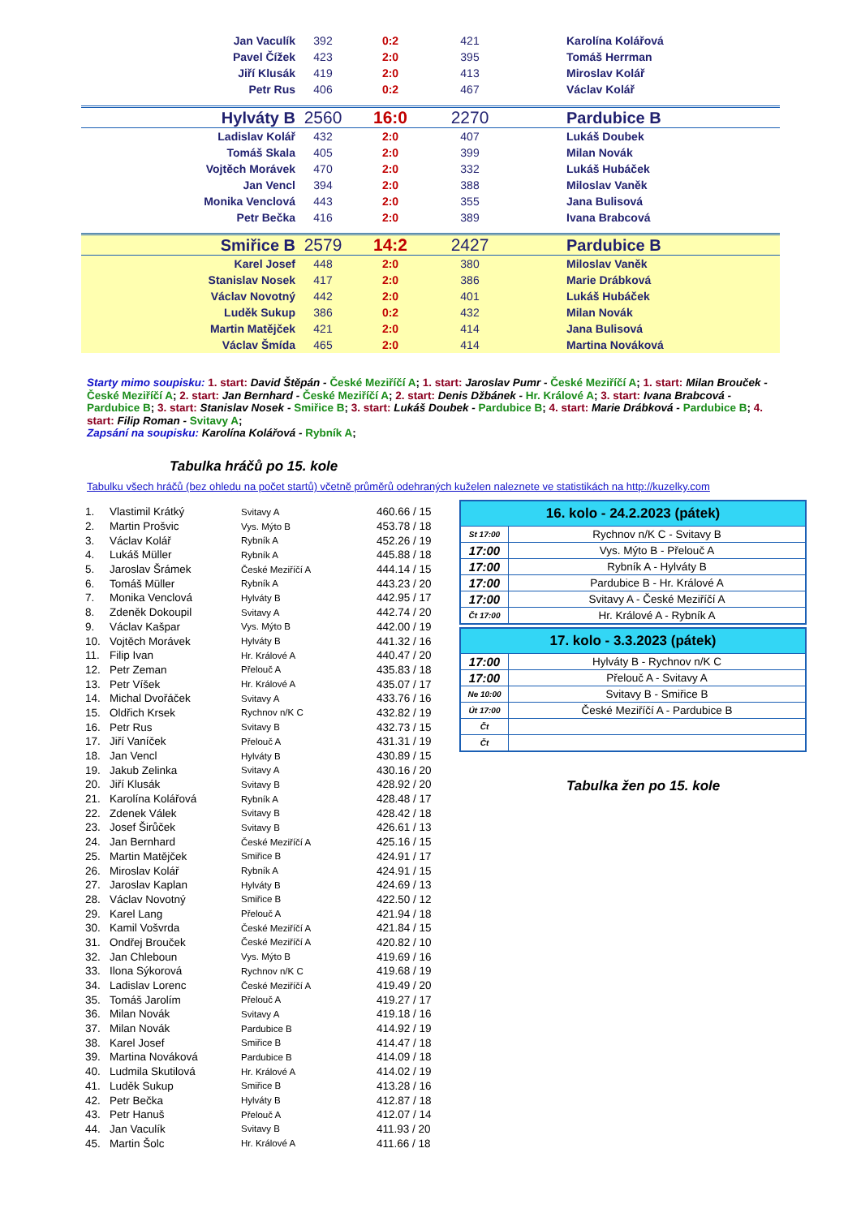| Jan Vaculík | 392 | 0:2 | 421 | Karolína Kolářová |
| Pavel Čížek | 423 | 2:0 | 395 | Tomáš Herrman |
| Jiří Klusák | 419 | 2:0 | 413 | Miroslav Kolář |
| Petr Rus | 406 | 0:2 | 467 | Václav Kolář |
| Hylváty B | 2560 | 16:0 | 2270 | Pardubice B |
| Ladislav Kolář | 432 | 2:0 | 407 | Lukáš Doubek |
| Tomáš Skala | 405 | 2:0 | 399 | Milan Novák |
| Vojtěch Morávek | 470 | 2:0 | 332 | Lukáš Hubáček |
| Jan Vencl | 394 | 2:0 | 388 | Miloslav Vaněk |
| Monika Venclová | 443 | 2:0 | 355 | Jana Bulisová |
| Petr Bečka | 416 | 2:0 | 389 | Ivana Brabcová |
| Smiřice B | 2579 | 14:2 | 2427 | Pardubice B |
| Karel Josef | 448 | 2:0 | 380 | Miloslav Vaněk |
| Stanislav Nosek | 417 | 2:0 | 386 | Marie Drábková |
| Václav Novotný | 442 | 2:0 | 401 | Lukáš Hubáček |
| Luděk Sukup | 386 | 0:2 | 432 | Milan Novák |
| Martin Matějček | 421 | 2:0 | 414 | Jana Bulisová |
| Václav Šmída | 465 | 2:0 | 414 | Martina Nováková |
Starty mimo soupisku: 1. start: David Štěpán - České Meziříčí A; 1. start: Jaroslav Pumr - České Meziříčí A; 1. start: Milan Brouček - České Meziříčí A; 2. start: Jan Bernhard - České Meziříčí A; 2. start: Denis Džbánek - Hr. Králové A; 3. start: Ivana Brabcová - Pardubice B; 3. start: Stanislav Nosek - Smiřice B; 3. start: Lukáš Doubek - Pardubice B; 4. start: Marie Drábková - Pardubice B; 4. start: Filip Roman - Svitavy A;
Zapsání na soupisku: Karolína Kolářová - Rybník A;
Tabulka hráčů po 15. kole
Tabulku všech hráčů (bez ohledu na počet startů) včetně průměrů odehraných kuželen naleznete ve statistikách na http://kuzelky.com
| 1. | Vlastimil Krátký | Svitavy A | 460.66 / 15 |
| 2. | Martin Prošvic | Vys. Mýto B | 453.78 / 18 |
| 3. | Václav Kolář | Rybník A | 452.26 / 19 |
| 4. | Lukáš Müller | Rybník A | 445.88 / 18 |
| 5. | Jaroslav Šrámek | České Meziříčí A | 444.14 / 15 |
| 6. | Tomáš Müller | Rybník A | 443.23 / 20 |
| 7. | Monika Venclová | Hylváty B | 442.95 / 17 |
| 8. | Zdeněk Dokoupil | Svitavy A | 442.74 / 20 |
| 9. | Václav Kašpar | Vys. Mýto B | 442.00 / 19 |
| 10. | Vojtěch Morávek | Hylváty B | 441.32 / 16 |
| 11. | Filip Ivan | Hr. Králové A | 440.47 / 20 |
| 12. | Petr Zeman | Přelouč A | 435.83 / 18 |
| 13. | Petr Víšek | Hr. Králové A | 435.07 / 17 |
| 14. | Michal Dvořáček | Svitavy A | 433.76 / 16 |
| 15. | Oldřich Krsek | Rychnov n/K C | 432.82 / 19 |
| 16. | Petr Rus | Svitavy B | 432.73 / 15 |
| 17. | Jiří Vaníček | Přelouč A | 431.31 / 19 |
| 18. | Jan Vencl | Hylváty B | 430.89 / 15 |
| 19. | Jakub Zelinka | Svitavy A | 430.16 / 20 |
| 20. | Jiří Klusák | Svitavy B | 428.92 / 20 |
| 21. | Karolína Kolářová | Rybník A | 428.48 / 17 |
| 22. | Zdenek Válek | Svitavy B | 428.42 / 18 |
| 23. | Josef Širůček | Svitavy B | 426.61 / 13 |
| 24. | Jan Bernhard | České Meziříčí A | 425.16 / 15 |
| 25. | Martin Matějček | Smiřice B | 424.91 / 17 |
| 26. | Miroslav Kolář | Rybník A | 424.91 / 15 |
| 27. | Jaroslav Kaplan | Hylváty B | 424.69 / 13 |
| 28. | Václav Novotný | Smiřice B | 422.50 / 12 |
| 29. | Karel Lang | Přelouč A | 421.94 / 18 |
| 30. | Kamil Vošvrda | České Meziříčí A | 421.84 / 15 |
| 31. | Ondřej Brouček | České Meziříčí A | 420.82 / 10 |
| 32. | Jan Chleboun | Vys. Mýto B | 419.69 / 16 |
| 33. | Ilona Sýkorová | Rychnov n/K C | 419.68 / 19 |
| 34. | Ladislav Lorenc | České Meziříčí A | 419.49 / 20 |
| 35. | Tomáš Jarolím | Přelouč A | 419.27 / 17 |
| 36. | Milan Novák | Svitavy A | 419.18 / 16 |
| 37. | Milan Novák | Pardubice B | 414.92 / 19 |
| 38. | Karel Josef | Smiřice B | 414.47 / 18 |
| 39. | Martina Nováková | Pardubice B | 414.09 / 18 |
| 40. | Ludmila Skutilová | Hr. Králové A | 414.02 / 19 |
| 41. | Luděk Sukup | Smiřice B | 413.28 / 16 |
| 42. | Petr Bečka | Hylváty B | 412.87 / 18 |
| 43. | Petr Hanuš | Přelouč A | 412.07 / 14 |
| 44. | Jan Vaculík | Svitavy B | 411.93 / 20 |
| 45. | Martin Šolc | Hr. Králové A | 411.66 / 18 |
| 16. kolo - 24.2.2023 (pátek) | |
| --- | --- |
| St 17:00 | Rychnov n/K C - Svitavy B |
| 17:00 | Vys. Mýto B - Přelouč A |
| 17:00 | Rybník A - Hylváty B |
| 17:00 | Pardubice B - Hr. Králové A |
| 17:00 | Svitavy A - České Meziříčí A |
| Čt 17:00 | Hr. Králové A - Rybník A |
| 17. kolo - 3.3.2023 (pátek) | |
| --- | --- |
| 17:00 | Hylváty B - Rychnov n/K C |
| 17:00 | Přelouč A - Svitavy A |
| Ne 10:00 | Svitavy B - Smiřice B |
| Út 17:00 | České Meziříčí A - Pardubice B |
| Čt | |
| Čt | |
Tabulka žen po 15. kole